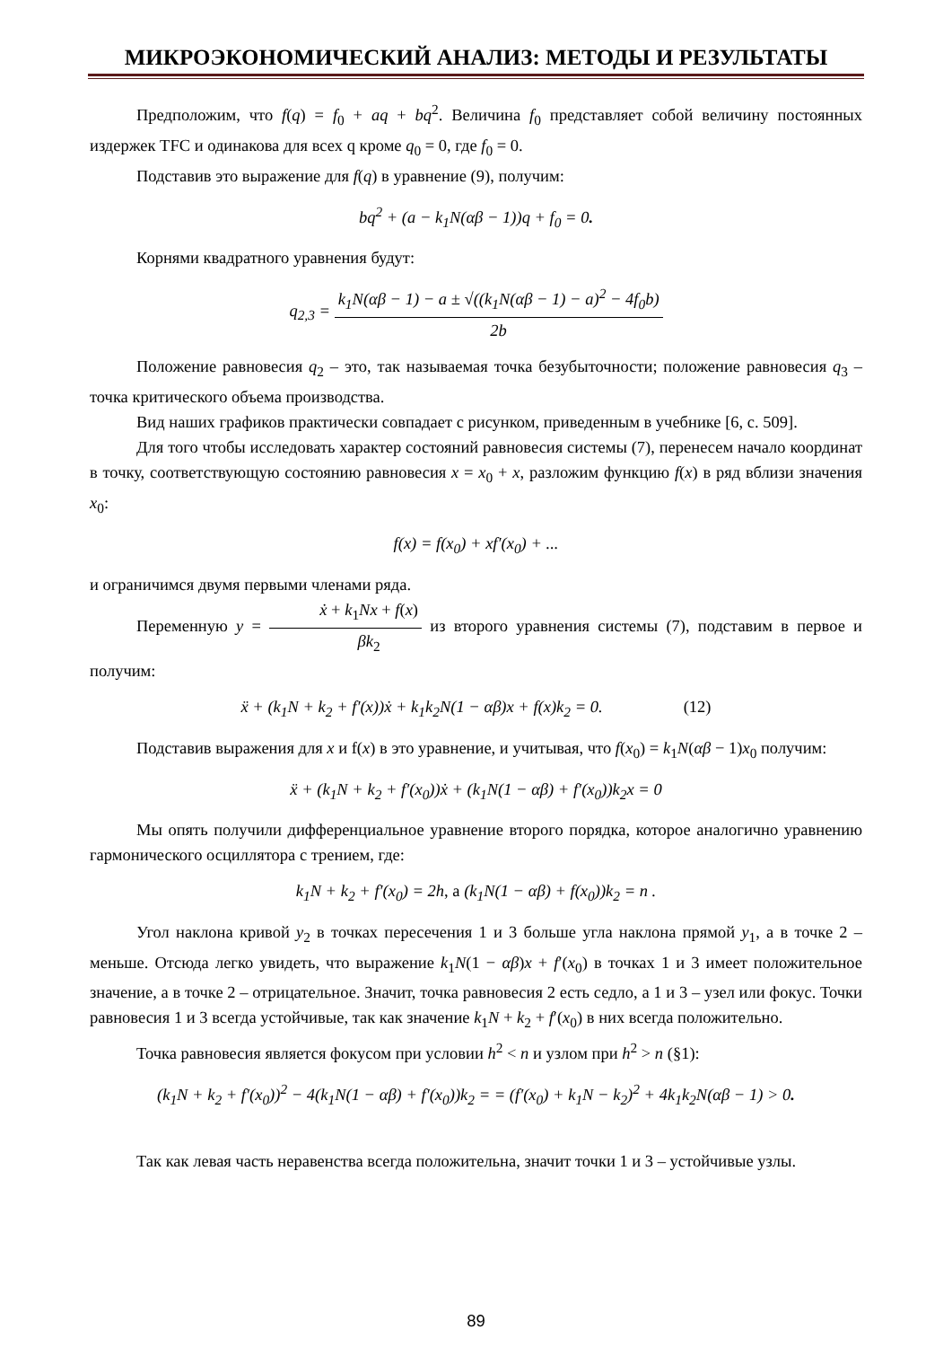МИКРОЭКОНОМИЧЕСКИЙ АНАЛИЗ: МЕТОДЫ И РЕЗУЛЬТАТЫ
Предположим, что f(q) = f<sub>0</sub> + aq + bq<sup>2</sup>. Величина f<sub>0</sub> представляет собой величину постоянных издержек TFC и одинакова для всех q кроме q<sub>0</sub> = 0, где f<sub>0</sub> = 0.
Подставив это выражение для f(q) в уравнение (9), получим:
bq<sup>2</sup> + (a − k<sub>1</sub>N(αβ − 1))q + f<sub>0</sub> = 0.
Корнями квадратного уравнения будут:
q<sub>2,3</sub> = k<sub>1</sub>N(αβ − 1) − a ± √((k<sub>1</sub>N(αβ − 1) − a)<sup>2</sup> − 4f<sub>0</sub>b) 2b
Положение равновесия q<sub>2</sub> – это, так называемая точка безубыточности; положение равновесия q<sub>3</sub> – точка критического объема производства.
Вид наших графиков практически совпадает с рисунком, приведенным в учебнике [6, с. 509].
Для того чтобы исследовать характер состояний равновесия системы (7), перенесем начало координат в точку, соответствующую состоянию равновесия x = x<sub>0</sub> + x, разложим функцию f(x) в ряд вблизи значения x<sub>0</sub>:
f(x) = f(x<sub>0</sub>) + xf′(x<sub>0</sub>) + ...
и ограничимся двумя первыми членами ряда.
Переменную y = ẋ + k<sub>1</sub>Nx + f(x) βk<sub>2</sub> из второго уравнения системы (7), подставим в первое и получим:
ẍ + (k<sub>1</sub>N + k<sub>2</sub> + f′(x))ẋ + k<sub>1</sub>k<sub>2</sub>N(1 − αβ)x + f(x)k<sub>2</sub> = 0. (12)
Подставив выражения для x и f(x) в это уравнение, и учитывая, что f(x<sub>0</sub>) = k<sub>1</sub>N(αβ − 1)x<sub>0</sub> получим:
ẍ + (k<sub>1</sub>N + k<sub>2</sub> + f′(x<sub>0</sub>))ẋ + (k<sub>1</sub>N(1 − αβ) + f′(x<sub>0</sub>))k<sub>2</sub>x = 0
Мы опять получили дифференциальное уравнение второго порядка, которое аналогично уравнению гармонического осциллятора с трением, где:
k<sub>1</sub>N + k<sub>2</sub> + f′(x<sub>0</sub>) = 2h, а (k<sub>1</sub>N(1 − αβ) + f(x<sub>0</sub>))k<sub>2</sub> = n .
Угол наклона кривой y<sub>2</sub> в точках пересечения 1 и 3 больше угла наклона прямой y<sub>1</sub>, а в точке 2 – меньше. Отсюда легко увидеть, что выражение k<sub>1</sub>N(1 − αβ)x + f′(x<sub>0</sub>) в точках 1 и 3 имеет положительное значение, а в точке 2 – отрицательное. Значит, точка равновесия 2 есть седло, а 1 и 3 – узел или фокус. Точки равновесия 1 и 3 всегда устойчивые, так как значение k<sub>1</sub>N + k<sub>2</sub> + f′(x<sub>0</sub>) в них всегда положительно.
Точка равновесия является фокусом при условии h<sup>2</sup> < n и узлом при h<sup>2</sup> > n (§1):
(k<sub>1</sub>N + k<sub>2</sub> + f′(x<sub>0</sub>))<sup>2</sup> − 4(k<sub>1</sub>N(1 − αβ) + f′(x<sub>0</sub>))k<sub>2</sub> = = (f′(x<sub>0</sub>) + k<sub>1</sub>N − k<sub>2</sub>)<sup>2</sup> + 4k<sub>1</sub>k<sub>2</sub>N(αβ − 1) > 0.
Так как левая часть неравенства всегда положительна, значит точки 1 и 3 – устойчивые узлы.
89